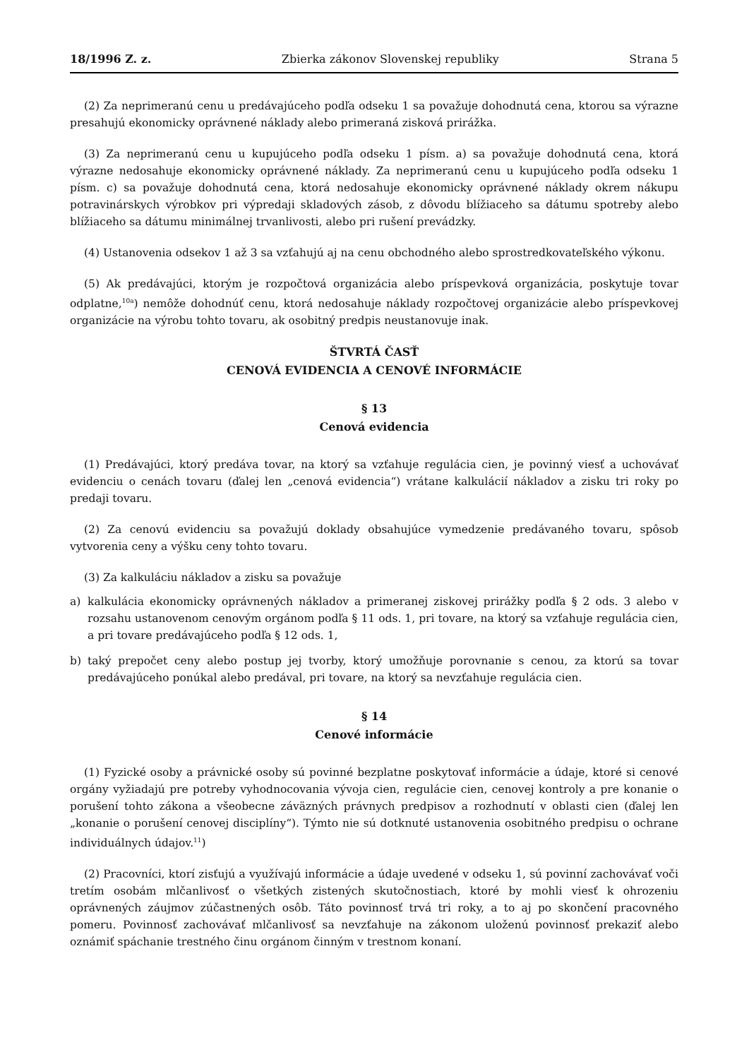18/1996 Z. z. Zbierka zákonov Slovenskej republiky Strana 5
(2) Za neprimeranú cenu u predávajúceho podľa odseku 1 sa považuje dohodnutá cena, ktorou sa výrazne presahujú ekonomicky oprávnené náklady alebo primeraná zisková prirážka.
(3) Za neprimeranú cenu u kupujúceho podľa odseku 1 písm. a) sa považuje dohodnutá cena, ktorá výrazne nedosahuje ekonomicky oprávnené náklady. Za neprimeranú cenu u kupujúceho podľa odseku 1 písm. c) sa považuje dohodnutá cena, ktorá nedosahuje ekonomicky oprávnené náklady okrem nákupu potravinárskych výrobkov pri výpredaji skladových zásob, z dôvodu blížiaceho sa dátumu spotreby alebo blížiaceho sa dátumu minimálnej trvanlivosti, alebo pri rušení prevádzky.
(4) Ustanovenia odsekov 1 až 3 sa vzťahujú aj na cenu obchodného alebo sprostredkovateľského výkonu.
(5) Ak predávajúci, ktorým je rozpočtová organizácia alebo príspevková organizácia, poskytuje tovar odplatne,<sup>10a</sup>) nemôže dohodnúť cenu, ktorá nedosahuje náklady rozpočtovej organizácie alebo príspevkovej organizácie na výrobu tohto tovaru, ak osobitný predpis neustanovuje inak.
ŠTVRTÁ ČASŤ
CENOVÁ EVIDENCIA A CENOVÉ INFORMÁCIE
§ 13
Cenová evidencia
(1) Predávajúci, ktorý predáva tovar, na ktorý sa vzťahuje regulácia cien, je povinný viesť a uchovávať evidenciu o cenách tovaru (ďalej len „cenová evidencia“) vrátane kalkulácií nákladov a zisku tri roky po predaji tovaru.
(2) Za cenovú evidenciu sa považujú doklady obsahujúce vymedzenie predávaného tovaru, spôsob vytvorenia ceny a výšku ceny tohto tovaru.
(3) Za kalkuláciu nákladov a zisku sa považuje
a) kalkulácia ekonomicky oprávnených nákladov a primeranej ziskovej prirážky podľa § 2 ods. 3 alebo v rozsahu ustanovenom cenovým orgánom podľa § 11 ods. 1, pri tovare, na ktorý sa vzťahuje regulácia cien, a pri tovare predávajúceho podľa § 12 ods. 1,
b) taký prepočet ceny alebo postup jej tvorby, ktorý umožňuje porovnanie s cenou, za ktorú sa tovar predávajúceho ponúkal alebo predával, pri tovare, na ktorý sa nevzťahuje regulácia cien.
§ 14
Cenové informácie
(1) Fyzické osoby a právnické osoby sú povinné bezplatne poskytovať informácie a údaje, ktoré si cenové orgány vyžiadajú pre potreby vyhodnocovania vývoja cien, regulácie cien, cenovej kontroly a pre konanie o porušení tohto zákona a všeobecne záväzných právnych predpisov a rozhodnutí v oblasti cien (ďalej len „konanie o porušení cenovej disciplíny“). Týmto nie sú dotknuté ustanovenia osobitného predpisu o ochrane individuálnych údajov.<sup>11</sup>)
(2) Pracovníci, ktorí zisťujú a využívajú informácie a údaje uvedené v odseku 1, sú povinní zachovávať voči tretím osobám mlčanlivosť o všetkých zistených skutočnostiach, ktoré by mohli viesť k ohrozeniu oprávnených záujmov zúčastnených osôb. Táto povinnosť trvá tri roky, a to aj po skončení pracovného pomeru. Povinnosť zachovávať mlčanlivosť sa nevzťahuje na zákonom uloženú povinnosť prekaziť alebo oznámiť spáchanie trestného činu orgánom činným v trestnom konaní.